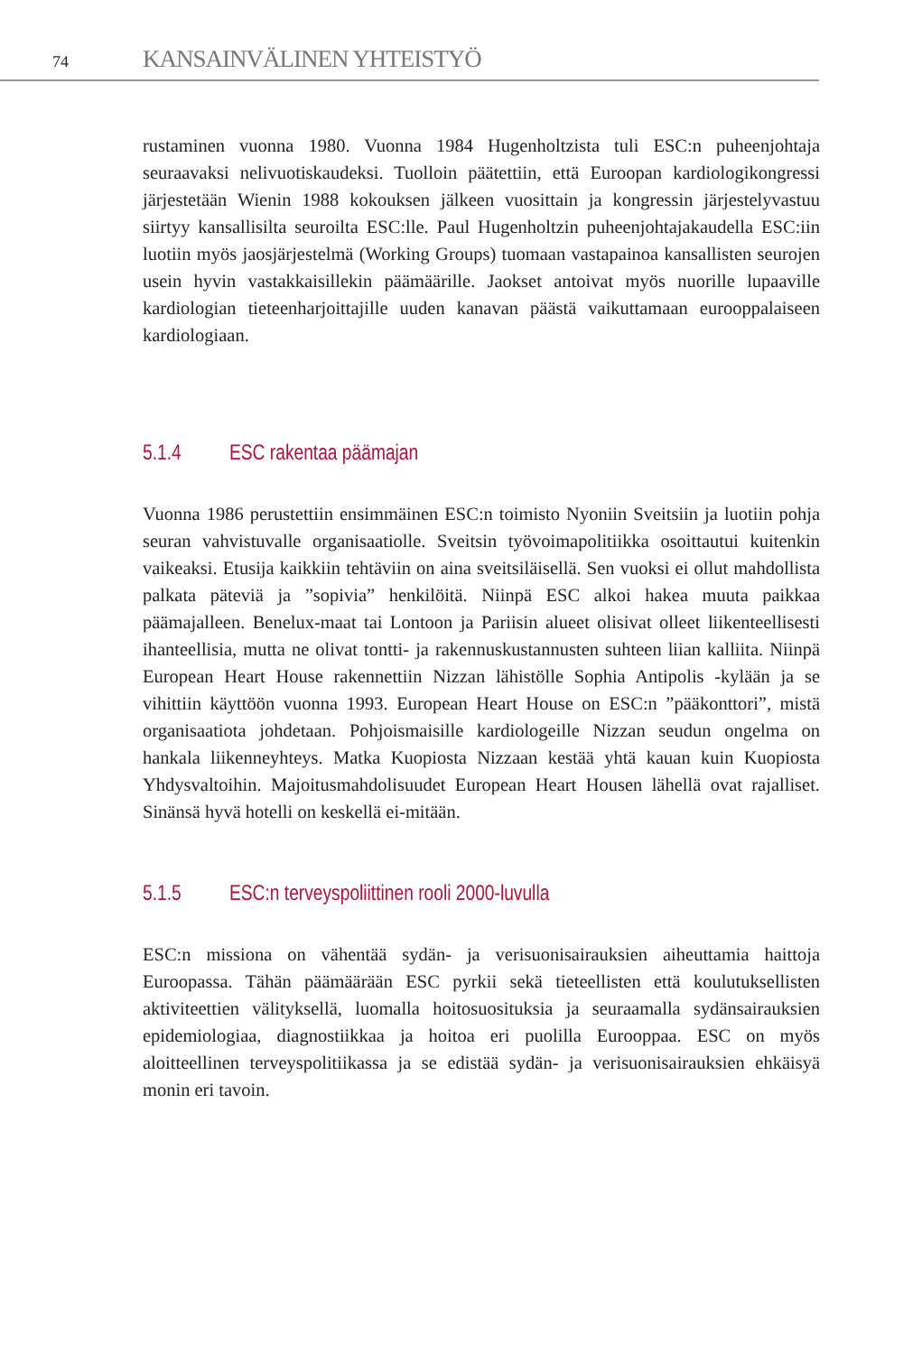74 KANSAINVÄLINEN YHTEISTYÖ
rustaminen vuonna 1980. Vuonna 1984 Hugenholtzista tuli ESC:n puheenjohtaja seuraavaksi nelivuotiskaudeksi. Tuolloin päätettiin, että Euroopan kardiologikongressi järjestetään Wienin 1988 kokouksen jälkeen vuosittain ja kongressin järjestelyvastuu siirtyy kansallisilta seuroilta ESC:lle. Paul Hugenholtzin puheenjohtajakaudella ESC:iin luotiin myös jaosjärjestelmä (Working Groups) tuomaan vastapainoa kansallisten seurojen usein hyvin vastakkaisillekin päämäärille. Jaokset antoivat myös nuorille lupaaville kardiologian tieteenharjoittajille uuden kanavan päästä vaikuttamaan eurooppalaiseen kardiologiaan.
5.1.4 ESC rakentaa päämajan
Vuonna 1986 perustettiin ensimmäinen ESC:n toimisto Nyoniin Sveitsiin ja luotiin pohja seuran vahvistuvalle organisaatiolle. Sveitsin työvoimapolitiikka osoittautui kuitenkin vaikeaksi. Etusija kaikkiin tehtäviin on aina sveitsiläisellä. Sen vuoksi ei ollut mahdollista palkata päteviä ja ”sopivia” henkilöitä. Niinpä ESC alkoi hakea muuta paikkaa päämajalleen. Benelux-maat tai Lontoon ja Pariisin alueet olisivat olleet liikenteellisesti ihanteellisia, mutta ne olivat tontti- ja rakennuskustannusten suhteen liian kalliita. Niinpä European Heart House rakennettiin Nizzan lähistölle Sophia Antipolis -kylään ja se vihittiin käyttöön vuonna 1993. European Heart House on ESC:n ”pääkonttori”, mistä organisaatiota johdetaan. Pohjoismaisille kardiologeille Nizzan seudun ongelma on hankala liikenneyhteys. Matka Kuopiosta Nizzaan kestää yhtä kauan kuin Kuopiosta Yhdysvaltoihin. Majoitusmahdolisuudet European Heart Housen lähellä ovat rajalliset. Sinänsä hyvä hotelli on keskellä ei-mitään.
5.1.5 ESC:n terveyspoliittinen rooli 2000-luvulla
ESC:n missiona on vähentää sydän- ja verisuonisairauksien aiheuttamia haittoja Euroopassa. Tähän päämäärään ESC pyrkii sekä tieteellisten että koulutuksellisten aktiviteettien välityksellä, luomalla hoitosuosituksia ja seuraamalla sydänsairauksien epidemiologiaa, diagnostiikkaa ja hoitoa eri puolilla Eurooppaa. ESC on myös aloitteellinen terveyspolitiikassa ja se edistää sydän- ja verisuonisairauksien ehkäisyä monin eri tavoin.